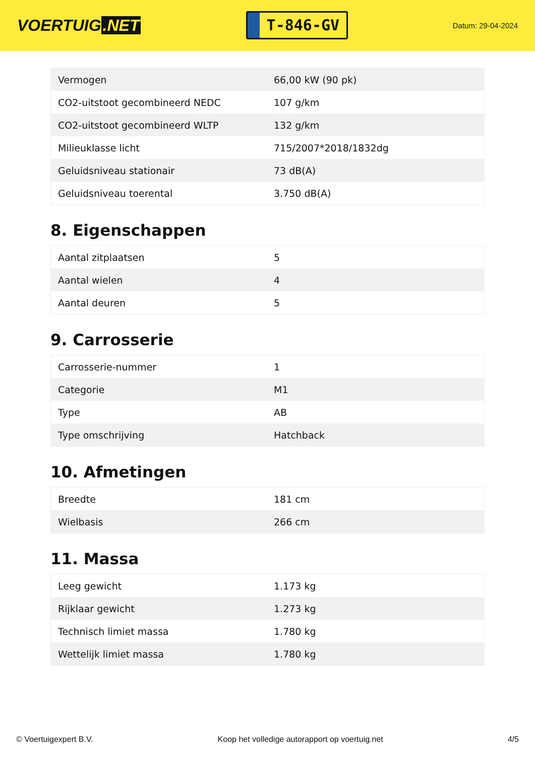VOERTUIG.NET
T-846-GV
Datum: 29-04-2024
| Vermogen | 66,00 kW (90 pk) |
| CO2-uitstoot gecombineerd NEDC | 107 g/km |
| CO2-uitstoot gecombineerd WLTP | 132 g/km |
| Milieuklasse licht | 715/2007*2018/1832dg |
| Geluidsniveau stationair | 73 dB(A) |
| Geluidsniveau toerental | 3.750 dB(A) |
8. Eigenschappen
| Aantal zitplaatsen | 5 |
| Aantal wielen | 4 |
| Aantal deuren | 5 |
9. Carrosserie
| Carrosserie-nummer | 1 |
| Categorie | M1 |
| Type | AB |
| Type omschrijving | Hatchback |
10. Afmetingen
| Breedte | 181 cm |
| Wielbasis | 266 cm |
11. Massa
| Leeg gewicht | 1.173 kg |
| Rijklaar gewicht | 1.273 kg |
| Technisch limiet massa | 1.780 kg |
| Wettelijk limiet massa | 1.780 kg |
© Voertuigexpert B.V. Koop het volledige autorapport op voertuig.net 4/5